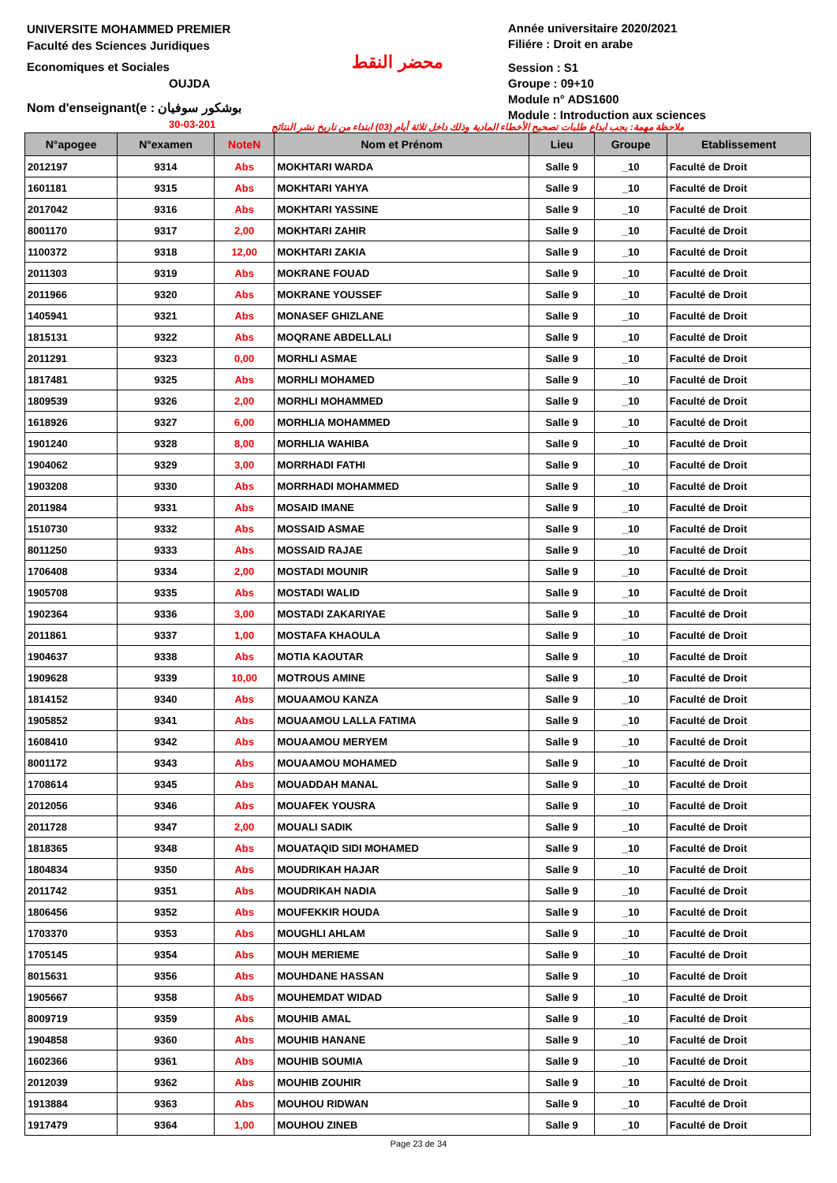UNIVERSITE MOHAMMED PREMIER
Faculté des Sciences Juridiques
Economiques et Sociales
OUJDA
Nom d'enseignant(e : بوشكور سوفيان
30-03-201
محضر النقط
Année universitaire 2020/2021
Filiére : Droit en arabe
Session : S1
Groupe : 09+10
Module n° ADS1600
Module : Introduction aux sciences
ملاحظة مهمة: يجب ايداع طلبات تصحيح الأخطاء المادية وذلك داخل ثلاثة أيام (03) ابتداء من تاريخ نشر النتائج
| N°apogee | N°examen | NoteN | Nom et Prénom | Lieu | Groupe | Etablissement |
| --- | --- | --- | --- | --- | --- | --- |
| 2012197 | 9314 | Abs | MOKHTARI WARDA | Salle 9 | _10 | Faculté de Droit |
| 1601181 | 9315 | Abs | MOKHTARI YAHYA | Salle 9 | _10 | Faculté de Droit |
| 2017042 | 9316 | Abs | MOKHTARI YASSINE | Salle 9 | _10 | Faculté de Droit |
| 8001170 | 9317 | 2,00 | MOKHTARI ZAHIR | Salle 9 | _10 | Faculté de Droit |
| 1100372 | 9318 | 12,00 | MOKHTARI ZAKIA | Salle 9 | _10 | Faculté de Droit |
| 2011303 | 9319 | Abs | MOKRANE FOUAD | Salle 9 | _10 | Faculté de Droit |
| 2011966 | 9320 | Abs | MOKRANE YOUSSEF | Salle 9 | _10 | Faculté de Droit |
| 1405941 | 9321 | Abs | MONASEF GHIZLANE | Salle 9 | _10 | Faculté de Droit |
| 1815131 | 9322 | Abs | MOQRANE ABDELLALI | Salle 9 | _10 | Faculté de Droit |
| 2011291 | 9323 | 0,00 | MORHLI ASMAE | Salle 9 | _10 | Faculté de Droit |
| 1817481 | 9325 | Abs | MORHLI MOHAMED | Salle 9 | _10 | Faculté de Droit |
| 1809539 | 9326 | 2,00 | MORHLI MOHAMMED | Salle 9 | _10 | Faculté de Droit |
| 1618926 | 9327 | 6,00 | MORHLIA MOHAMMED | Salle 9 | _10 | Faculté de Droit |
| 1901240 | 9328 | 8,00 | MORHLIA WAHIBA | Salle 9 | _10 | Faculté de Droit |
| 1904062 | 9329 | 3,00 | MORRHADI FATHI | Salle 9 | _10 | Faculté de Droit |
| 1903208 | 9330 | Abs | MORRHADI MOHAMMED | Salle 9 | _10 | Faculté de Droit |
| 2011984 | 9331 | Abs | MOSAID IMANE | Salle 9 | _10 | Faculté de Droit |
| 1510730 | 9332 | Abs | MOSSAID ASMAE | Salle 9 | _10 | Faculté de Droit |
| 8011250 | 9333 | Abs | MOSSAID RAJAE | Salle 9 | _10 | Faculté de Droit |
| 1706408 | 9334 | 2,00 | MOSTADI MOUNIR | Salle 9 | _10 | Faculté de Droit |
| 1905708 | 9335 | Abs | MOSTADI WALID | Salle 9 | _10 | Faculté de Droit |
| 1902364 | 9336 | 3,00 | MOSTADI ZAKARIYAE | Salle 9 | _10 | Faculté de Droit |
| 2011861 | 9337 | 1,00 | MOSTAFA KHAOULA | Salle 9 | _10 | Faculté de Droit |
| 1904637 | 9338 | Abs | MOTIA KAOUTAR | Salle 9 | _10 | Faculté de Droit |
| 1909628 | 9339 | 10,00 | MOTROUS AMINE | Salle 9 | _10 | Faculté de Droit |
| 1814152 | 9340 | Abs | MOUAAMOU KANZA | Salle 9 | _10 | Faculté de Droit |
| 1905852 | 9341 | Abs | MOUAAMOU LALLA FATIMA | Salle 9 | _10 | Faculté de Droit |
| 1608410 | 9342 | Abs | MOUAAMOU MERYEM | Salle 9 | _10 | Faculté de Droit |
| 8001172 | 9343 | Abs | MOUAAMOU MOHAMED | Salle 9 | _10 | Faculté de Droit |
| 1708614 | 9345 | Abs | MOUADDAH MANAL | Salle 9 | _10 | Faculté de Droit |
| 2012056 | 9346 | Abs | MOUAFEK YOUSRA | Salle 9 | _10 | Faculté de Droit |
| 2011728 | 9347 | 2,00 | MOUALI SADIK | Salle 9 | _10 | Faculté de Droit |
| 1818365 | 9348 | Abs | MOUATAQID SIDI MOHAMED | Salle 9 | _10 | Faculté de Droit |
| 1804834 | 9350 | Abs | MOUDRIKAH HAJAR | Salle 9 | _10 | Faculté de Droit |
| 2011742 | 9351 | Abs | MOUDRIKAH NADIA | Salle 9 | _10 | Faculté de Droit |
| 1806456 | 9352 | Abs | MOUFEKKIR HOUDA | Salle 9 | _10 | Faculté de Droit |
| 1703370 | 9353 | Abs | MOUGHLI AHLAM | Salle 9 | _10 | Faculté de Droit |
| 1705145 | 9354 | Abs | MOUH MERIEME | Salle 9 | _10 | Faculté de Droit |
| 8015631 | 9356 | Abs | MOUHDANE HASSAN | Salle 9 | _10 | Faculté de Droit |
| 1905667 | 9358 | Abs | MOUHEMDAT WIDAD | Salle 9 | _10 | Faculté de Droit |
| 8009719 | 9359 | Abs | MOUHIB AMAL | Salle 9 | _10 | Faculté de Droit |
| 1904858 | 9360 | Abs | MOUHIB HANANE | Salle 9 | _10 | Faculté de Droit |
| 1602366 | 9361 | Abs | MOUHIB SOUMIA | Salle 9 | _10 | Faculté de Droit |
| 2012039 | 9362 | Abs | MOUHIB ZOUHIR | Salle 9 | _10 | Faculté de Droit |
| 1913884 | 9363 | Abs | MOUHOU RIDWAN | Salle 9 | _10 | Faculté de Droit |
| 1917479 | 9364 | 1,00 | MOUHOU ZINEB | Salle 9 | _10 | Faculté de Droit |
Page 23 de 34